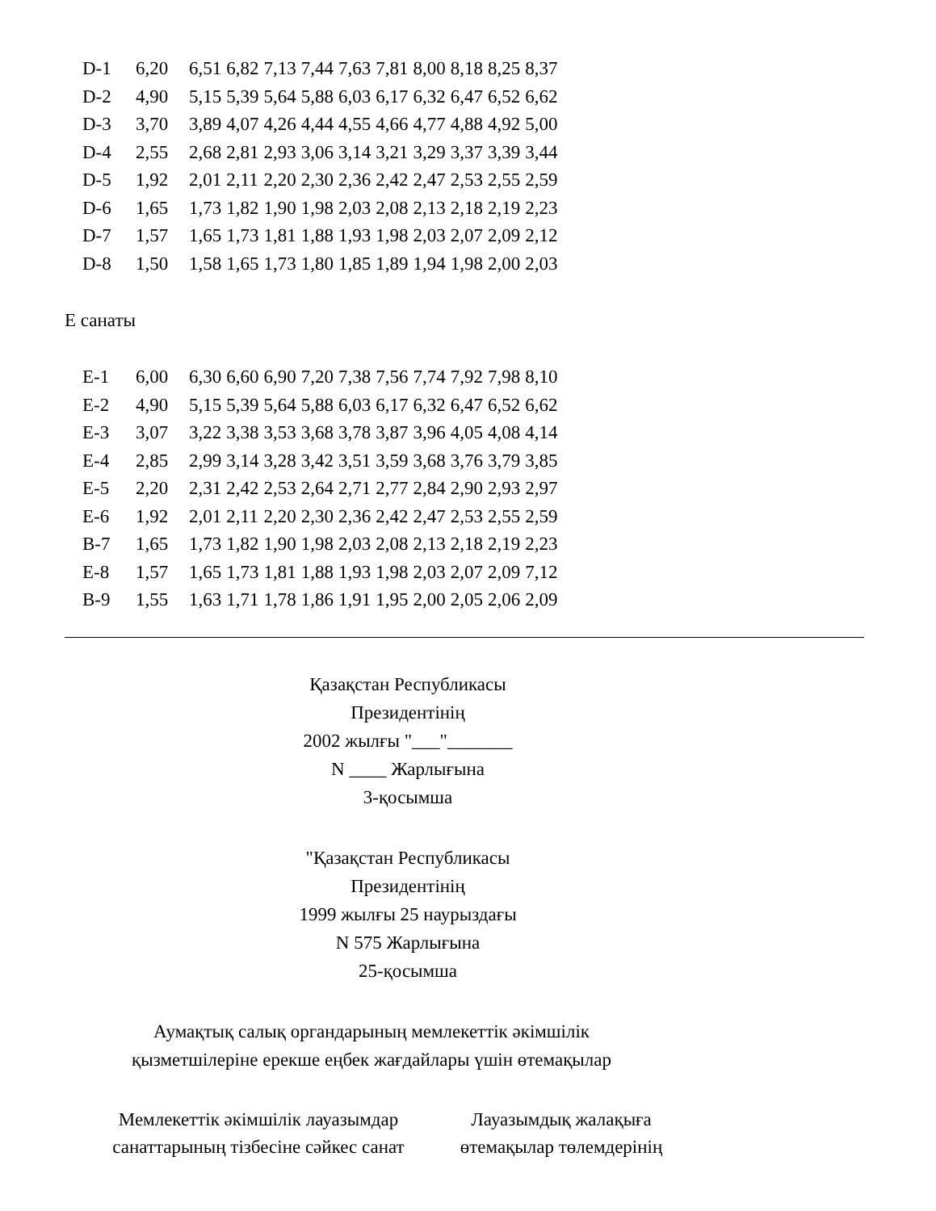| D-1 | 6,20 | 6,51 | 6,82 | 7,13 | 7,44 | 7,63 | 7,81 | 8,00 | 8,18 | 8,25 | 8,37 |
| D-2 | 4,90 | 5,15 | 5,39 | 5,64 | 5,88 | 6,03 | 6,17 | 6,32 | 6,47 | 6,52 | 6,62 |
| D-3 | 3,70 | 3,89 | 4,07 | 4,26 | 4,44 | 4,55 | 4,66 | 4,77 | 4,88 | 4,92 | 5,00 |
| D-4 | 2,55 | 2,68 | 2,81 | 2,93 | 3,06 | 3,14 | 3,21 | 3,29 | 3,37 | 3,39 | 3,44 |
| D-5 | 1,92 | 2,01 | 2,11 | 2,20 | 2,30 | 2,36 | 2,42 | 2,47 | 2,53 | 2,55 | 2,59 |
| D-6 | 1,65 | 1,73 | 1,82 | 1,90 | 1,98 | 2,03 | 2,08 | 2,13 | 2,18 | 2,19 | 2,23 |
| D-7 | 1,57 | 1,65 | 1,73 | 1,81 | 1,88 | 1,93 | 1,98 | 2,03 | 2,07 | 2,09 | 2,12 |
| D-8 | 1,50 | 1,58 | 1,65 | 1,73 | 1,80 | 1,85 | 1,89 | 1,94 | 1,98 | 2,00 | 2,03 |
Е санаты
| Е-1 | 6,00 | 6,30 | 6,60 | 6,90 | 7,20 | 7,38 | 7,56 | 7,74 | 7,92 | 7,98 | 8,10 |
| Е-2 | 4,90 | 5,15 | 5,39 | 5,64 | 5,88 | 6,03 | 6,17 | 6,32 | 6,47 | 6,52 | 6,62 |
| Е-3 | 3,07 | 3,22 | 3,38 | 3,53 | 3,68 | 3,78 | 3,87 | 3,96 | 4,05 | 4,08 | 4,14 |
| Е-4 | 2,85 | 2,99 | 3,14 | 3,28 | 3,42 | 3,51 | 3,59 | 3,68 | 3,76 | 3,79 | 3,85 |
| Е-5 | 2,20 | 2,31 | 2,42 | 2,53 | 2,64 | 2,71 | 2,77 | 2,84 | 2,90 | 2,93 | 2,97 |
| Е-6 | 1,92 | 2,01 | 2,11 | 2,20 | 2,30 | 2,36 | 2,42 | 2,47 | 2,53 | 2,55 | 2,59 |
| В-7 | 1,65 | 1,73 | 1,82 | 1,90 | 1,98 | 2,03 | 2,08 | 2,13 | 2,18 | 2,19 | 2,23 |
| Е-8 | 1,57 | 1,65 | 1,73 | 1,81 | 1,88 | 1,93 | 1,98 | 2,03 | 2,07 | 2,09 | 7,12 |
| В-9 | 1,55 | 1,63 | 1,71 | 1,78 | 1,86 | 1,91 | 1,95 | 2,00 | 2,05 | 2,06 | 2,09 |
Қазақстан Республикасы
Президентінің
2002 жылғы "___"_______
N ____ Жарлығына
3-қосымша
"Қазақстан Республикасы
Президентінің
1999 жылғы 25 наурыздағы
N 575 Жарлығына
25-қосымша
Аумақтық салық органдарының мемлекеттік әкімшілік
қызметшілеріне ерекше еңбек жағдайлары үшін өтемақылар
Мемлекеттік әкімшілік лауазымдар
санаттарының тізбесіне сәйкес санат
Лауазымдық жалақыға
өтемақылар төлемдерінің